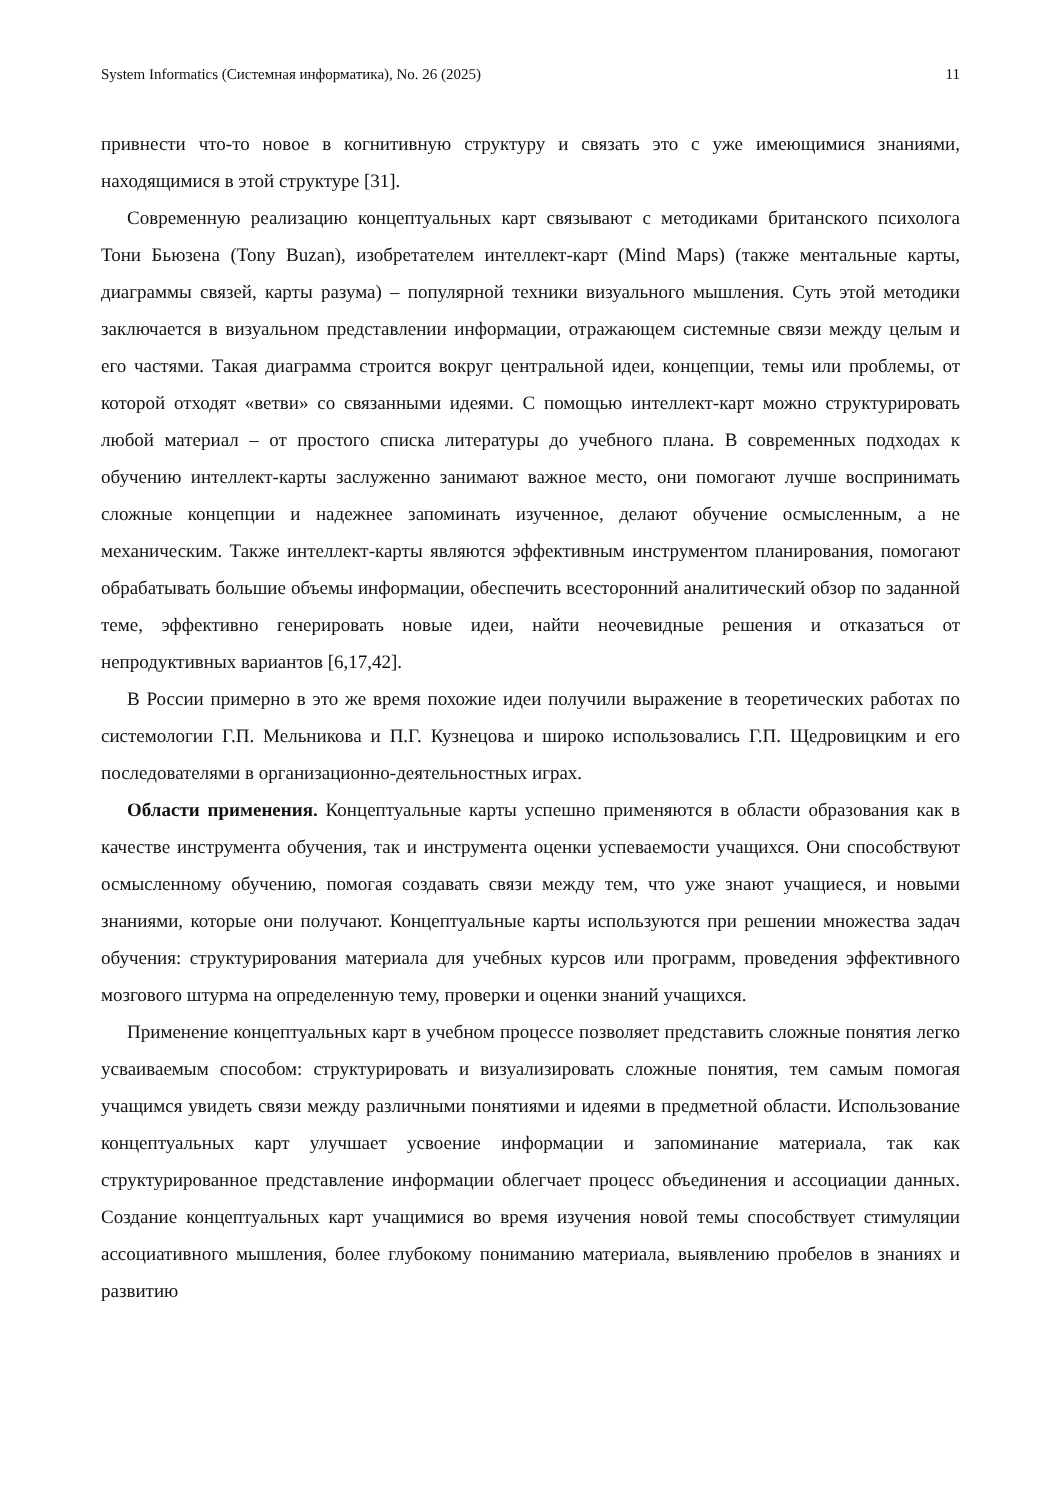System Informatics (Системная информатика), No. 26 (2025) 11
привнести что-то новое в когнитивную структуру и связать это с уже имеющимися знаниями, находящимися в этой структуре [31].
Современную реализацию концептуальных карт связывают с методиками британского психолога Тони Бьюзена (Tony Buzan), изобретателем интеллект-карт (Mind Maps) (также ментальные карты, диаграммы связей, карты разума) – популярной техники визуального мышления. Суть этой методики заключается в визуальном представлении информации, отражающем системные связи между целым и его частями. Такая диаграмма строится вокруг центральной идеи, концепции, темы или проблемы, от которой отходят «ветви» со связанными идеями. С помощью интеллект-карт можно структурировать любой материал – от простого списка литературы до учебного плана. В современных подходах к обучению интеллект-карты заслуженно занимают важное место, они помогают лучше воспринимать сложные концепции и надежнее запоминать изученное, делают обучение осмысленным, а не механическим. Также интеллект-карты являются эффективным инструментом планирования, помогают обрабатывать большие объемы информации, обеспечить всесторонний аналитический обзор по заданной теме, эффективно генерировать новые идеи, найти неочевидные решения и отказаться от непродуктивных вариантов [6,17,42].
В России примерно в это же время похожие идеи получили выражение в теоретических работах по системологии Г.П. Мельникова и П.Г. Кузнецова и широко использовались Г.П. Щедровицким и его последователями в организационно-деятельностных играх.
Области применения. Концептуальные карты успешно применяются в области образования как в качестве инструмента обучения, так и инструмента оценки успеваемости учащихся. Они способствуют осмысленному обучению, помогая создавать связи между тем, что уже знают учащиеся, и новыми знаниями, которые они получают. Концептуальные карты используются при решении множества задач обучения: структурирования материала для учебных курсов или программ, проведения эффективного мозгового штурма на определенную тему, проверки и оценки знаний учащихся.
Применение концептуальных карт в учебном процессе позволяет представить сложные понятия легко усваиваемым способом: структурировать и визуализировать сложные понятия, тем самым помогая учащимся увидеть связи между различными понятиями и идеями в предметной области. Использование концептуальных карт улучшает усвоение информации и запоминание материала, так как структурированное представление информации облегчает процесс объединения и ассоциации данных. Создание концептуальных карт учащимися во время изучения новой темы способствует стимуляции ассоциативного мышления, более глубокому пониманию материала, выявлению пробелов в знаниях и развитию